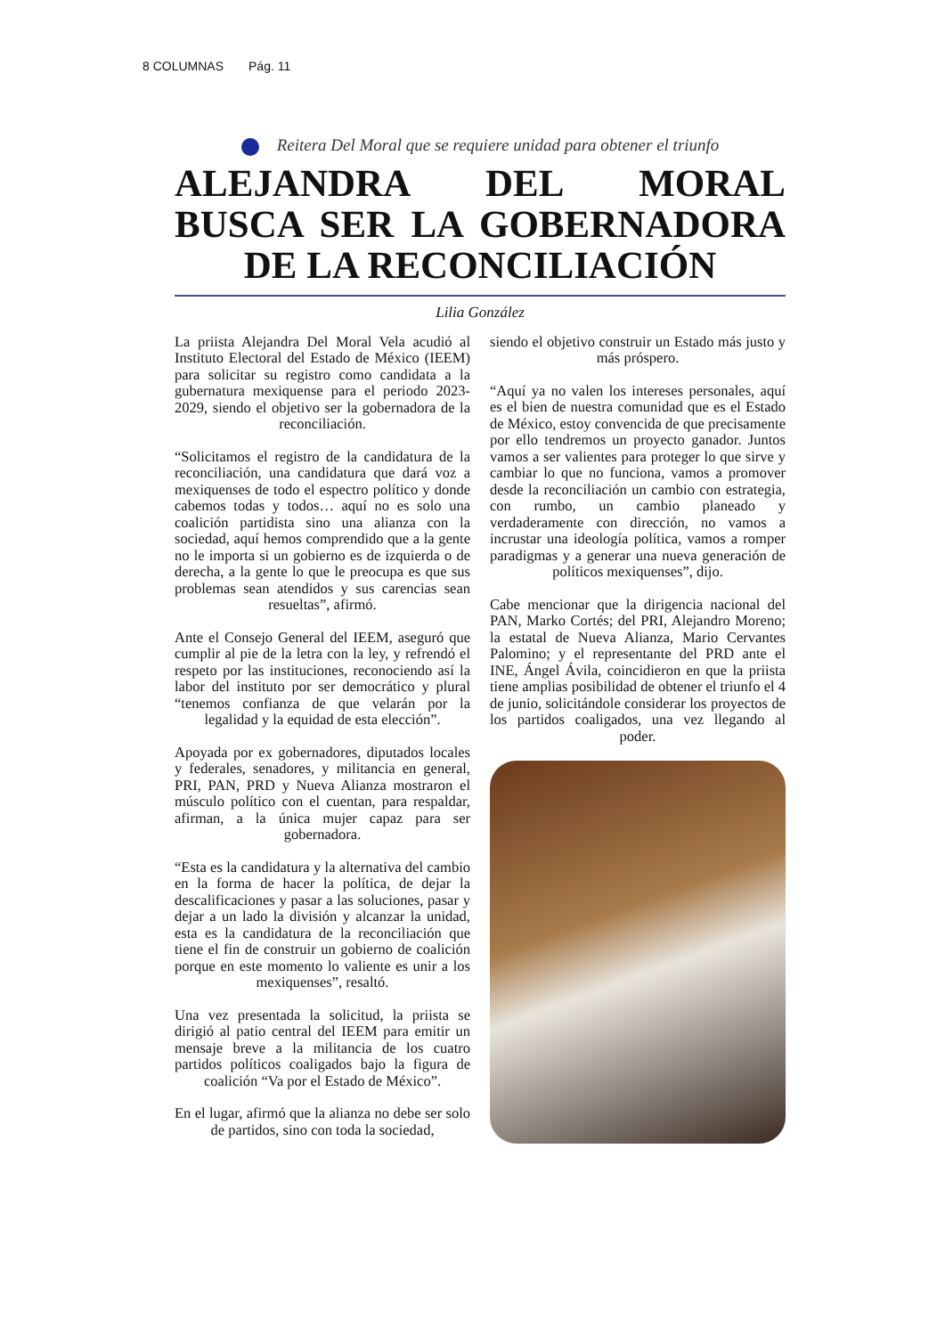8 COLUMNAS Pág. 11
Reitera Del Moral que se requiere unidad para obtener el triunfo
ALEJANDRA DEL MORAL BUSCA SER LA GOBERNADORA DE LA RECONCILIACIÓN
Lilia González
La priista Alejandra Del Moral Vela acudió al Instituto Electoral del Estado de México (IEEM) para solicitar su registro como candidata a la gubernatura mexiquense para el periodo 2023-2029, siendo el objetivo ser la gobernadora de la reconciliación.
“Solicitamos el registro de la candidatura de la reconciliación, una candidatura que dará voz a mexiquenses de todo el espectro político y donde cabemos todas y todos… aquí no es solo una coalición partidista sino una alianza con la sociedad, aquí hemos comprendido que a la gente no le importa si un gobierno es de izquierda o de derecha, a la gente lo que le preocupa es que sus problemas sean atendidos y sus carencias sean resueltas”, afirmó.
Ante el Consejo General del IEEM, aseguró que cumplir al pie de la letra con la ley, y refrendó el respeto por las instituciones, reconociendo así la labor del instituto por ser democrático y plural “tenemos confianza de que velarán por la legalidad y la equidad de esta elección”.
Apoyada por ex gobernadores, diputados locales y federales, senadores, y militancia en general, PRI, PAN, PRD y Nueva Alianza mostraron el músculo político con el cuentan, para respaldar, afirman, a la única mujer capaz para ser gobernadora.
“Esta es la candidatura y la alternativa del cambio en la forma de hacer la política, de dejar la descalificaciones y pasar a las soluciones, pasar y dejar a un lado la división y alcanzar la unidad, esta es la candidatura de la reconciliación que tiene el fin de construir un gobierno de coalición porque en este momento lo valiente es unir a los mexiquenses”, resaltó.
Una vez presentada la solicitud, la priista se dirigió al patio central del IEEM para emitir un mensaje breve a la militancia de los cuatro partidos políticos coaligados bajo la figura de coalición “Va por el Estado de México”.
En el lugar, afirmó que la alianza no debe ser solo de partidos, sino con toda la sociedad,
siendo el objetivo construir un Estado más justo y más próspero.
“Aquí ya no valen los intereses personales, aquí es el bien de nuestra comunidad que es el Estado de México, estoy convencida de que precisamente por ello tendremos un proyecto ganador. Juntos vamos a ser valientes para proteger lo que sirve y cambiar lo que no funciona, vamos a promover desde la reconciliación un cambio con estrategia, con rumbo, un cambio planeado y verdaderamente con dirección, no vamos a incrustar una ideología política, vamos a romper paradigmas y a generar una nueva generación de políticos mexiquenses”, dijo.
Cabe mencionar que la dirigencia nacional del PAN, Marko Cortés; del PRI, Alejandro Moreno; la estatal de Nueva Alianza, Mario Cervantes Palomino; y el representante del PRD ante el INE, Ángel Ávila, coincidieron en que la priista tiene amplias posibilidad de obtener el triunfo el 4 de junio, solicitándole considerar los proyectos de los partidos coaligados, una vez llegando al poder.